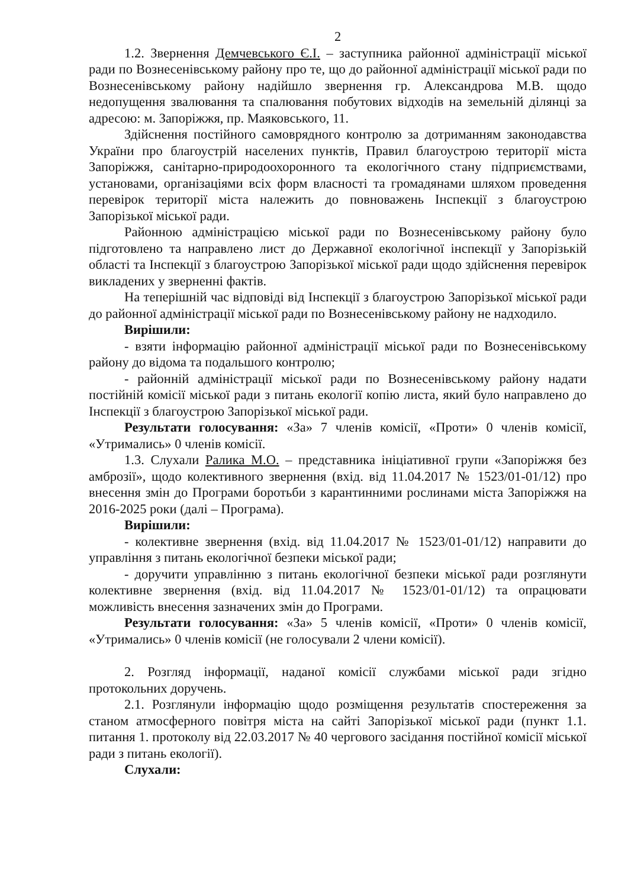2
1.2. Звернення Демчевського Є.І. – заступника районної адміністрації міської ради по Вознесенівському району про те, що до районної адміністрації міської ради по Вознесенівському району надійшло звернення гр. Александрова М.В. щодо недопущення звалювання та спалювання побутових відходів на земельній ділянці за адресою: м. Запоріжжя, пр. Маяковського, 11.
Здійснення постійного самоврядного контролю за дотриманням законодавства України про благоустрій населених пунктів, Правил благоустрою території міста Запоріжжя, санітарно-природоохоронного та екологічного стану підприємствами, установами, організаціями всіх форм власності та громадянами шляхом проведення перевірок території міста належить до повноважень Інспекції з благоустрою Запорізької міської ради.
Районною адміністрацією міської ради по Вознесенівському району було підготовлено та направлено лист до Державної екологічної інспекції у Запорізькій області та Інспекції з благоустрою Запорізької міської ради щодо здійснення перевірок викладених у зверненні фактів.
На теперішній час відповіді від Інспекції з благоустрою Запорізької міської ради до районної адміністрації міської ради по Вознесенівському району не надходило.
Вирішили:
- взяти інформацію районної адміністрації міської ради по Вознесенівському району до відома та подальшого контролю;
- районній адміністрації міської ради по Вознесенівському району надати постійній комісії міської ради з питань екології копію листа, який було направлено до Інспекції з благоустрою Запорізької міської ради.
Результати голосування: «За» 7 членів комісії, «Проти» 0 членів комісії, «Утримались» 0 членів комісії.
1.3. Слухали Ралика М.О. – представника ініціативної групи «Запоріжжя без амброзії», щодо колективного звернення (вхід. від 11.04.2017 № 1523/01-01/12) про внесення змін до Програми боротьби з карантинними рослинами міста Запоріжжя на 2016-2025 роки (далі – Програма).
Вирішили:
- колективне звернення (вхід. від 11.04.2017 № 1523/01-01/12) направити до управління з питань екологічної безпеки міської ради;
- доручити управлінню з питань екологічної безпеки міської ради розглянути колективне звернення (вхід. від 11.04.2017 № 1523/01-01/12) та опрацювати можливість внесення зазначених змін до Програми.
Результати голосування: «За» 5 членів комісії, «Проти» 0 членів комісії, «Утримались» 0 членів комісії (не голосували 2 члени комісії).
2. Розгляд інформації, наданої комісії службами міської ради згідно протокольних доручень.
2.1. Розглянули інформацію щодо розміщення результатів спостереження за станом атмосферного повітря міста на сайті Запорізької міської ради (пункт 1.1. питання 1. протоколу від 22.03.2017 № 40 чергового засідання постійної комісії міської ради з питань екології).
Слухали: